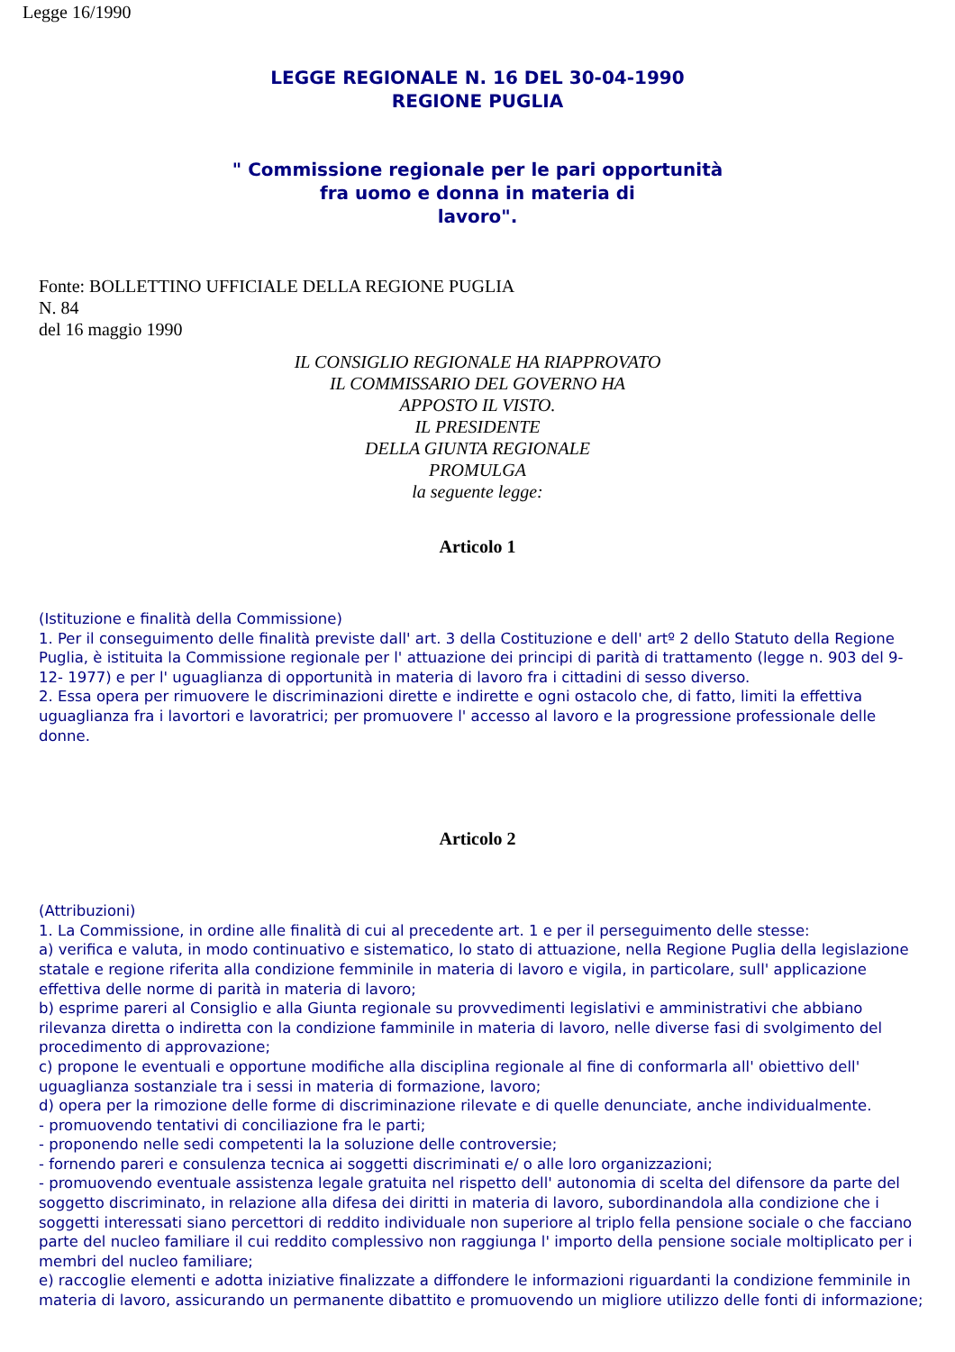Legge 16/1990
LEGGE REGIONALE N. 16 DEL 30-04-1990
REGIONE PUGLIA
" Commissione regionale per le pari opportunità
fra uomo e donna in materia di
lavoro".
Fonte: BOLLETTINO UFFICIALE DELLA REGIONE PUGLIA
N. 84
del 16 maggio 1990
IL CONSIGLIO REGIONALE HA RIAPPROVATO
IL COMMISSARIO DEL GOVERNO HA
APPOSTO IL VISTO.
IL PRESIDENTE
DELLA GIUNTA REGIONALE
PROMULGA
la seguente legge:
Articolo 1
(Istituzione e finalità della Commissione)
1. Per il conseguimento delle finalità previste dall' art. 3 della Costituzione e dell' artº 2 dello Statuto della Regione Puglia, è istituita la Commissione regionale per l' attuazione dei principi di parità di trattamento (legge n. 903 del 9- 12- 1977) e per l' uguaglianza di opportunità in materia di lavoro fra i cittadini di sesso diverso.
2. Essa opera per rimuovere le discriminazioni dirette e indirette e ogni ostacolo che, di fatto, limiti la effettiva uguaglianza fra i lavortori e lavoratrici; per promuovere l' accesso al lavoro e la progressione professionale delle donne.
Articolo 2
(Attribuzioni)
1. La Commissione, in ordine alle finalità di cui al precedente art. 1 e per il perseguimento delle stesse:
a) verifica e valuta, in modo continuativo e sistematico, lo stato di attuazione, nella Regione Puglia della legislazione statale e regione riferita alla condizione femminile in materia di lavoro e vigila, in particolare, sull' applicazione effettiva delle norme di parità in materia di lavoro;
b) esprime pareri al Consiglio e alla Giunta regionale su provvedimenti legislativi e amministrativi che abbiano rilevanza diretta o indiretta con la condizione famminile in materia di lavoro, nelle diverse fasi di svolgimento del procedimento di approvazione;
c) propone le eventuali e opportune modifiche alla disciplina regionale al fine di conformarla all' obiettivo dell' uguaglianza sostanziale tra i sessi in materia di formazione, lavoro;
d) opera per la rimozione delle forme di discriminazione rilevate e di quelle denunciate, anche individualmente.
- promuovendo tentativi di conciliazione fra le parti;
- proponendo nelle sedi competenti la la soluzione delle controversie;
- fornendo pareri e consulenza tecnica ai soggetti discriminati e/ o alle loro organizzazioni;
- promuovendo eventuale assistenza legale gratuita nel rispetto dell' autonomia di scelta del difensore da parte del soggetto discriminato, in relazione alla difesa dei diritti in materia di lavoro, subordinandola alla condizione che i soggetti interessati siano percettori di reddito individuale non superiore al triplo fella pensione sociale o che facciano parte del nucleo familiare il cui reddito complessivo non raggiunga l' importo della pensione sociale moltiplicato per i membri del nucleo familiare;
e) raccoglie elementi e adotta iniziative finalizzate a diffondere le informazioni riguardanti la condizione femminile in materia di lavoro, assicurando un permanente dibattito e promuovendo un migliore utilizzo delle fonti di informazione;